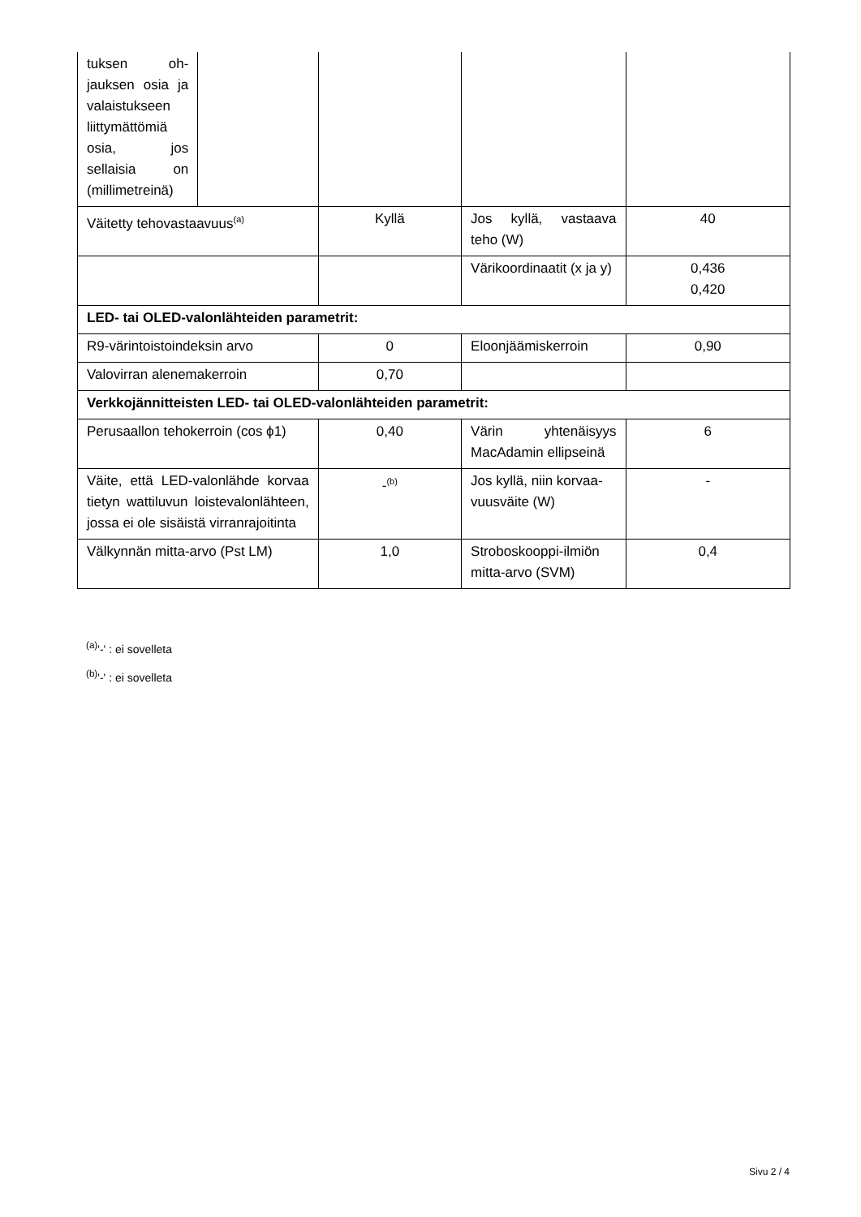| tuksen oh­jauksen osia ja valaistuk­seen liittymät­tömiä osia, jos sellaisia on (millimet­reinä) | | | | |
| Väitetty tehovastaavuus<sup>(a)</sup> | | Kyllä | Jos kyllä, vastaava teho (W) | 40 |
| | | | Värikoordinaatit (x ja y) | 0,436 0,420 |
| LED- tai OLED-valonlähteiden parametrit: | | | | |
| R9-värintoistoindeksin arvo | | 0 | Eloonjäämiskerroin | 0,90 |
| Valovirran alenemakerroin | | 0,70 | | |
| Verkkojännitteisten LED- tai OLED-valonlähteiden parametrit: | | | | |
| Perusaallon tehokerroin (cos ϕ1) | | 0,40 | Värin yhtenäisyys MacAdamin ellipsei­nä | 6 |
| Väite, että LED-valonlähde kor­vaa tietyn wattiluvun loisteva­lonlähteen, jossa ei ole sisäistä virranrajoitinta | | -<sup>(b)</sup> | Jos kyllä, niin korvaa­vuusväite (W) | - |
| Välkynnän mitta-arvo (Pst LM) | | 1,0 | Stroboskooppi-il­miön mitta-arvo (SVM) | 0,4 |
<sup>(a)</sup> '-' : ei sovelleta
<sup>(b)</sup> '-' : ei sovelleta
Sivu 2 / 4